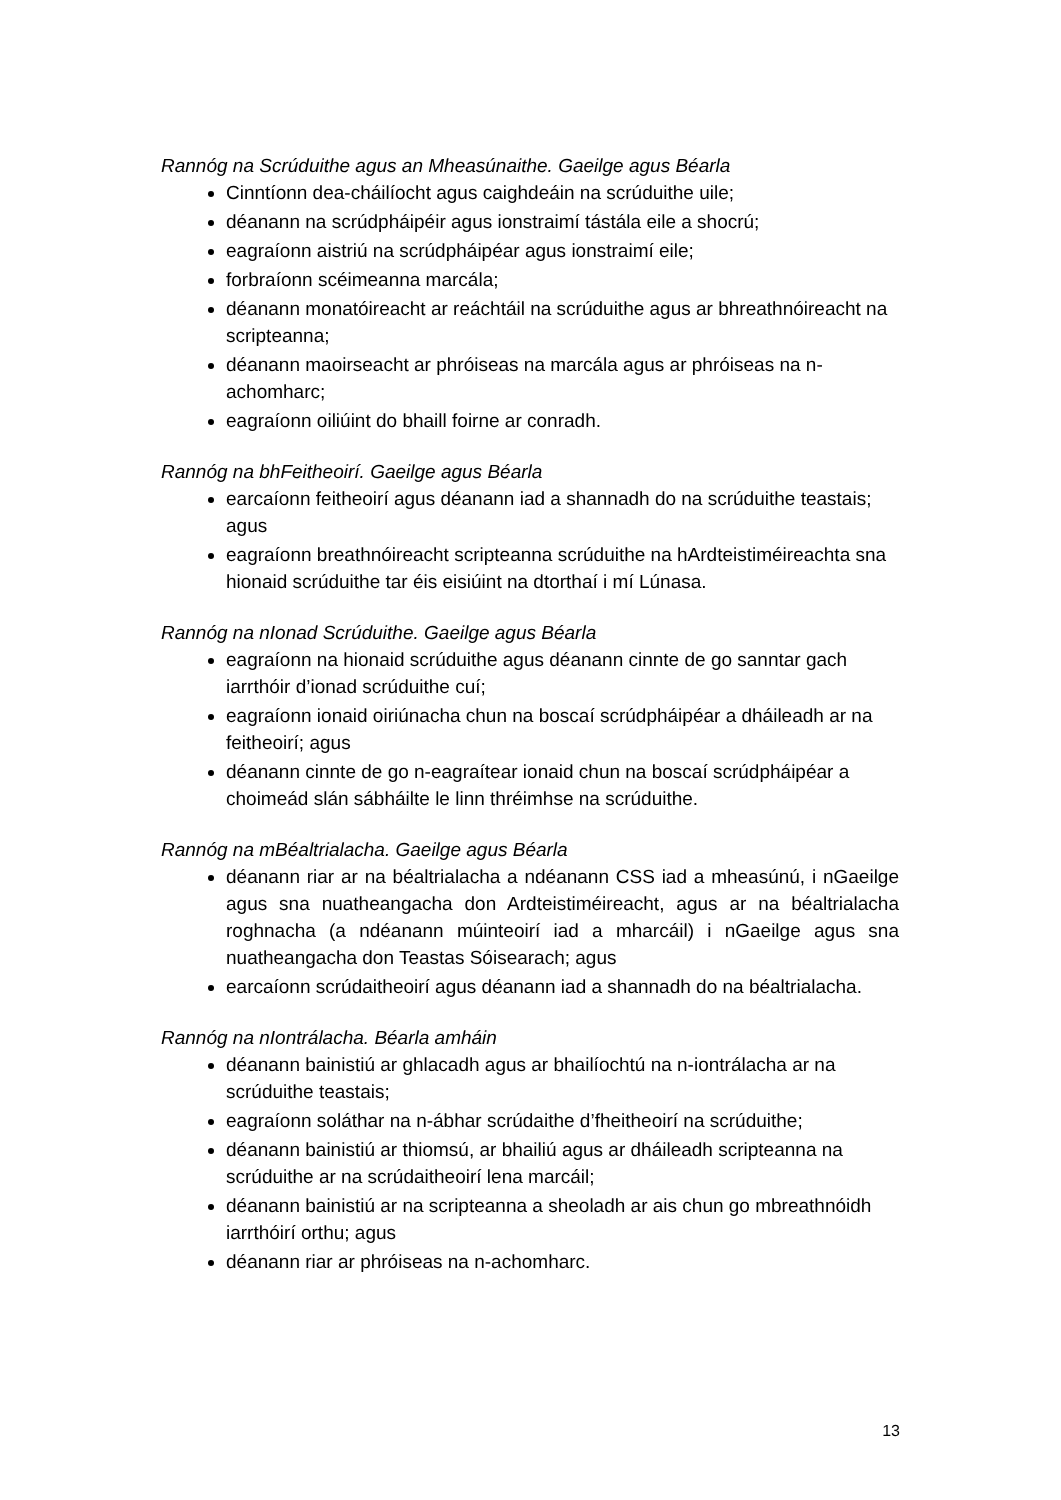Rannóg na Scrúduithe agus an Mheasúnaithe. Gaeilge agus Béarla
Cinntíonn dea-cháilíocht agus caighdeáin na scrúduithe uile;
déanann na scrúdpháipéir agus ionstraimí tástála eile a shocrú;
eagraíonn aistriú na scrúdpháipéar agus ionstraimí eile;
forbraíonn scéimeanna marcála;
déanann monatóireacht ar reáchtáil na scrúduithe agus ar bhreathnóireacht na scripteanna;
déanann maoirseacht ar phróiseas na marcála agus ar phróiseas na n-achomharc;
eagraíonn oiliúint do bhaill foirne ar conradh.
Rannóg na bhFeitheoirí. Gaeilge agus Béarla
earcaíonn feitheoirí agus déanann iad a shannadh do na scrúduithe teastais; agus
eagraíonn breathnóireacht scripteanna scrúduithe na hArdteistiméireachta sna hionaid scrúduithe tar éis eisiúint na dtorthaí i mí Lúnasa.
Rannóg na nIonad Scrúduithe. Gaeilge agus Béarla
eagraíonn na hionaid scrúduithe agus déanann cinnte de go sanntar gach iarrthóir d’ionad scrúduithe cuí;
eagraíonn ionaid oiriúnacha chun na boscaí scrúdpháipéar a dháileadh ar na feitheoirí; agus
déanann cinnte de go n-eagraítear ionaid chun na boscaí scrúdpháipéar a choimeád slán sábháilte le linn thréimhse na scrúduithe.
Rannóg na mBéaltrialacha. Gaeilge agus Béarla
déanann riar ar na béaltrialacha a ndéanann CSS iad a mheasúnú, i nGaeilge agus sna nuatheangacha don Ardteistiméireacht, agus ar na béaltrialacha roghnacha (a ndéanann múinteoirí iad a mharcáil) i nGaeilge agus sna nuatheangacha don Teastas Sóisearach; agus
earcaíonn scrúdaitheoirí agus déanann iad a shannadh do na béaltrialacha.
Rannóg na nIontrálacha. Béarla amháin
déanann bainistiú ar ghlacadh agus ar bhailíochtú na n-iontrálacha ar na scrúduithe teastais;
eagraíonn soláthar na n-ábhar scrúdaithe d’fheitheoirí na scrúduithe;
déanann bainistiú ar thiomsú, ar bhailiú agus ar dháileadh scripteanna na scrúduithe ar na scrúdaitheoirí lena marcáil;
déanann bainistiú ar na scripteanna a sheoladh ar ais chun go mbreathnóidh iarrthóirí orthu; agus
déanann riar ar phróiseas na n-achomharc.
13